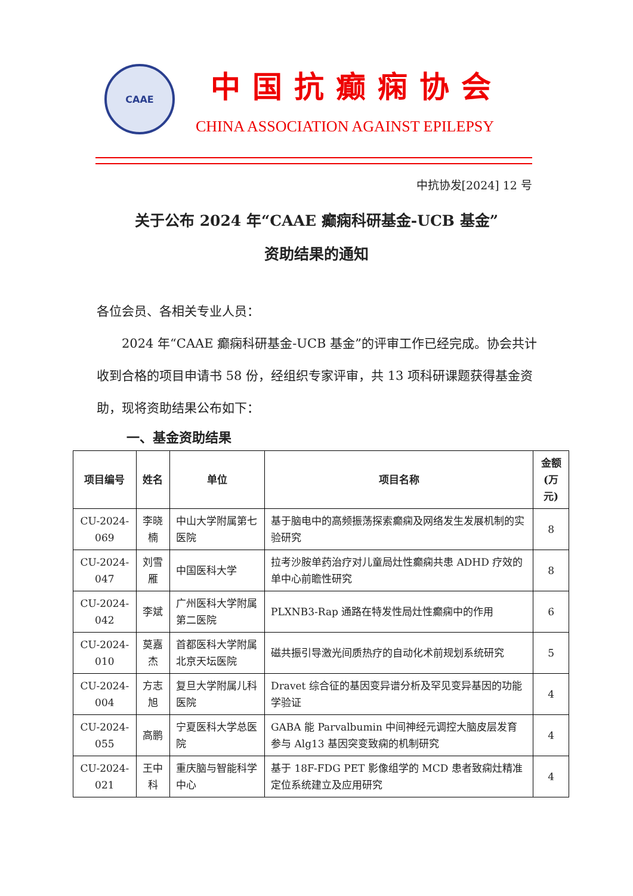CAAE
中国抗癫痫协会
CHINA ASSOCIATION AGAINST EPILEPSY
中抗协发[2024] 12 号
关于公布 2024 年“CAAE 癫痫科研基金-UCB 基金”
资助结果的通知
各位会员、各相关专业人员：
　　2024 年“CAAE 癫痫科研基金-UCB 基金”的评审工作已经完成。协会共计收到合格的项目申请书 58 份，经组织专家评审，共 13 项科研课题获得基金资助，现将资助结果公布如下：
一、基金资助结果
| 项目编号 | 姓名 | 单位 | 项目名称 | 金额 (万元) |
| --- | --- | --- | --- | --- |
| CU-2024-069 | 李晓楠 | 中山大学附属第七医院 | 基于脑电中的高频振荡探索癫痫及网络发生发展机制的实验研究 | 8 |
| CU-2024-047 | 刘雪雁 | 中国医科大学 | 拉考沙胺单药治疗对儿童局灶性癫痫共患 ADHD 疗效的单中心前瞻性研究 | 8 |
| CU-2024-042 | 李斌 | 广州医科大学附属第二医院 | PLXNB3-Rap 通路在特发性局灶性癫痫中的作用 | 6 |
| CU-2024-010 | 莫嘉杰 | 首都医科大学附属北京天坛医院 | 磁共振引导激光间质热疗的自动化术前规划系统研究 | 5 |
| CU-2024-004 | 方志旭 | 复旦大学附属儿科医院 | Dravet 综合征的基因变异谱分析及罕见变异基因的功能学验证 | 4 |
| CU-2024-055 | 高鹏 | 宁夏医科大学总医院 | GABA 能 Parvalbumin 中间神经元调控大脑皮层发育参与 Alg13 基因突变致痫的机制研究 | 4 |
| CU-2024-021 | 王中科 | 重庆脑与智能科学中心 | 基于 18F-FDG PET 影像组学的 MCD 患者致痫灶精准定位系统建立及应用研究 | 4 |